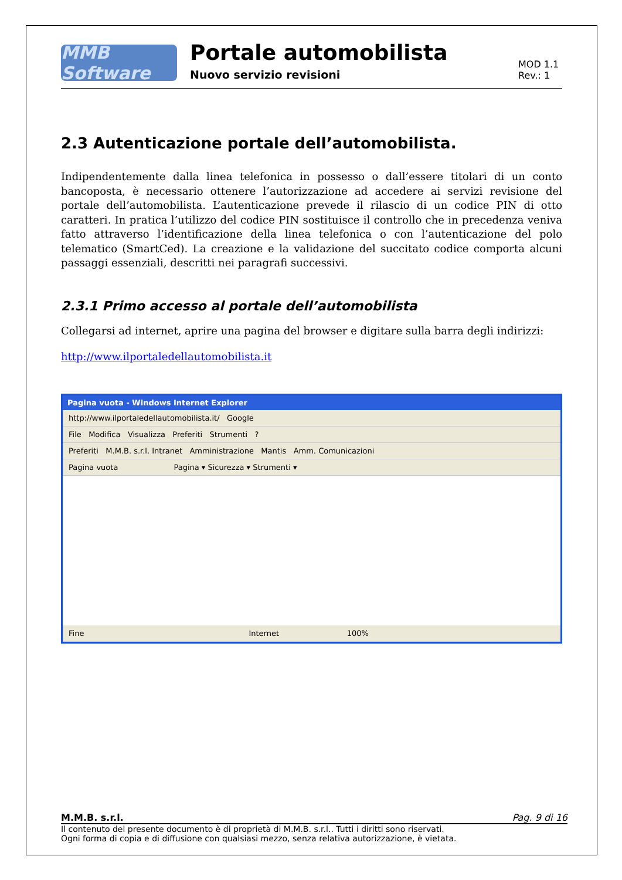MMB Software
Portale automobilista
Nuovo servizio revisioni
MOD 1.1
Rev.: 1
2.3 Autenticazione portale dell’automobilista.
Indipendentemente dalla linea telefonica in possesso o dall’essere titolari di un conto bancoposta, è necessario ottenere l’autorizzazione ad accedere ai servizi revisione del portale dell’automobilista. L’autenticazione prevede il rilascio di un codice PIN di otto caratteri. In pratica l’utilizzo del codice PIN sostituisce il controllo che in precedenza veniva fatto attraverso l’identificazione della linea telefonica o con l’autenticazione del polo telematico (SmartCed). La creazione e la validazione del succitato codice comporta alcuni passaggi essenziali, descritti nei paragrafi successivi.
2.3.1 Primo accesso al portale dell’automobilista
Collegarsi ad internet, aprire una pagina del browser e digitare sulla barra degli indirizzi:
http://www.ilportaledellautomobilista.it
Pagina vuota - Windows Internet Explorer
http://www.ilportaledellautomobilista.it/ Google
File Modifica Visualizza Preferiti Strumenti ?
Preferiti M.M.B. s.r.l. Intranet Amministrazione Mantis Amm. Comunicazioni
Pagina vuota Pagina ▾ Sicurezza ▾ Strumenti ▾
Fine Internet 100%
M.M.B. s.r.l. Pag. 9 di 16
Il contenuto del presente documento è di proprietà di M.M.B. s.r.l.. Tutti i diritti sono riservati.
Ogni forma di copia e di diffusione con qualsiasi mezzo, senza relativa autorizzazione, è vietata.